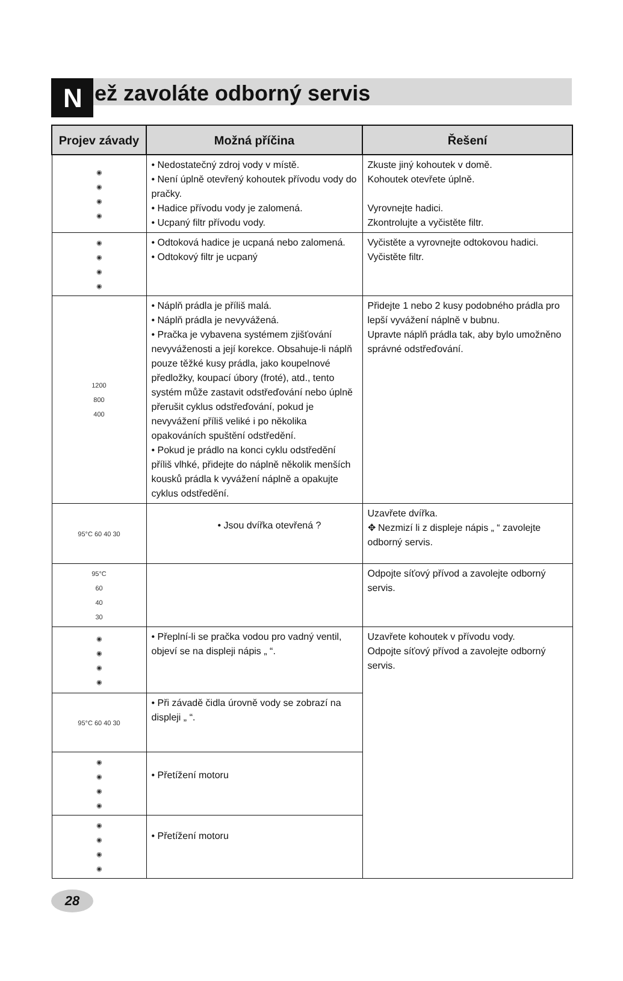Než zavoláte odborný servis
| Projev závady | Možná příčina | Řešení |
| --- | --- | --- |
| ◉ ◉ ◉ ◉ | • Nedostatečný zdroj vody v místě. • Není úplně otevřený kohoutek přívodu vody do pračky. • Hadice přívodu vody je zalomená. • Ucpaný filtr přívodu vody. | Zkuste jiný kohoutek v domě. Kohoutek otevřete úplně. Vyrovnejte hadici. Zkontrolujte a vyčistěte filtr. |
| ◉ ◉ ◉ ◉ | • Odtoková hadice je ucpaná nebo zalomená. • Odtokový filtr je ucpaný | Vyčistěte a vyrovnejte odtokovou hadici. Vyčistěte filtr. |
| 1200 800 400 | • Náplň prádla je příliš malá. • Náplň prádla je nevyvážená. • Pračka je vybavena systémem zjišťování nevyváženosti a její korekce. Obsahuje-li náplň pouze těžké kusy prádla, jako koupelnové předložky, koupací úbory (froté), atd., tento systém může zastavit odstřeďování nebo úplně přerušit cyklus odstřeďování, pokud je nevyvážení příliš veliké i po několika opakováních spuštění odstředění. • Pokud je prádlo na konci cyklu odstředění příliš vlhké, přidejte do náplně několik menších kousků prádla k vyvážení náplně a opakujte cyklus odstředění. | Přidejte 1 nebo 2 kusy podobného prádla pro lepší vyvážení náplně v bubnu. Upravte náplň prádla tak, aby bylo umožněno správné odstřeďování. |
| 95°C 60 40 30 | • Jsou dvířka otevřená ? | Uzavřete dvířka. ✥ Nezmizí li z displeje nápis „ “ zavolejte odborný servis. |
| 95°C 60 40 30 | | Odpojte síťový přívod a zavolejte odborný servis. |
| ◉ ◉ ◉ ◉ | • Přeplní-li se pračka vodou pro vadný ventil, objeví se na displeji nápis „ “. | Uzavřete kohoutek v přívodu vody. Odpojte síťový přívod a zavolejte odborný servis. |
| 95°C 60 40 30 | • Při závadě čidla úrovně vody se zobrazí na displeji „ “. | |
| ◉ ◉ ◉ ◉ | • Přetížení motoru | |
| ◉ ◉ ◉ ◉ | • Přetížení motoru | |
28